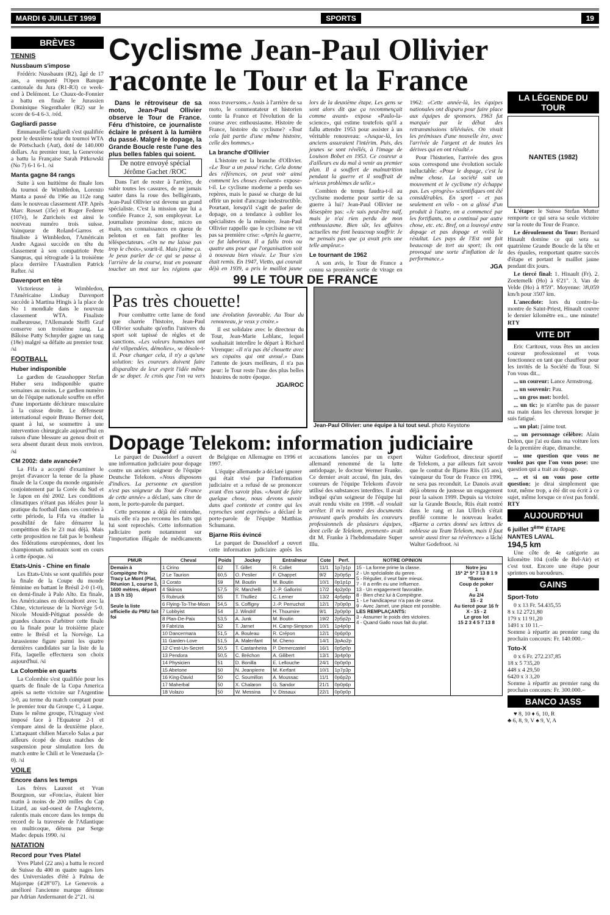MARDI 6 JUILLET 1999 SPORTS 19
BRÈVES
TENNIS
Nussbaum s'impose
Frédéric Nussbaum (R2), âgé de 17 ans, a remporté l'Open Banque cantonale du Jura (R1-R3) ce week-end à Delémont. Le Chaux-de-Fonnier a battu en finale le Jurassien Dominique Siegenthaler (R2) sur le score de 6-4 6-3. /réd.
Gagliardi passe
Emmanuelle Gagliardi s'est qualifiée pour le deuxième tour du tournoi WTA de Pörtschach (Aut), doté de 140.000 dollars. Au premier tour, la Genevoise a battu la Française Sarah Pitkowski (No 7) 6-1 6-1. /si
Manta gagne 84 rangs
Suite à son huitième de finale lors du tournoi de Wimbledon, Lorenzo Manta a passé du 196e au 112e rang dans le nouveau classement ATP. Après Marc Rosset (35e) et Roger Federer (107e), le Zurichois est ainsi le nouveau numéro trois suisse. Vainqueur de Roland-Garros et finaliste à Wimbledon, l'Américain Andre Agassi succède en tête du classement à son compatriote Pete Sampras, qui rétrograde à la troisième place derrière l'Australien Patrick Rafter. /si
Davenport en tête
Victorieuse à Wimbledon, l'Américaine Lindsay Davenport succède à Martina Hingis à la place de No 1 mondiale dans le nouveau classement WTA. Finaliste malheureuse, l'Allemande Steffi Graf conserve son troisième rang. La Bâloise Patty Schnyder gagne un rang (18e) malgré sa défaite au premier tour. /si
FOOTBALL
Huber indisponible
Le gardien de Grasshopper Stefan Huber sera indisponible quatre semaines au moins. Le gardien numéro un de l'équipe nationale souffre en effet d'une importante déchirure musculaire à la cuisse droite. Le défenseur international espoir Bruno Berner doit, quant à lui, se soumettre à une intervention chirurgicale aujourd'hui en raison d'une blessure au genou droit et sera absent durant deux mois environ. /si
CM 2002: date avancée?
La Fifa a accepté d'examiner le projet d'avancer la tenue de la phase finale de la Coupe du monde organisée conjointement par la Corée du Sud et le Japon en été 2002. Les conditions climatiques n'étant pas idéales pour la pratique du football dans ces contrées à cette période, la Fifa va étudier la possibilité de faire démarrer la compétition dès le 23 mai déjà. Mais cette proposition ne fait pas le bonheur des fédérations européennes, dont les championnats nationaux sont en cours à cette époque. /si
Etats-Unis - Chine en finale
Les Etats-Unis se sont qualifiés pour la finale de la Coupe du monde féminine en battant le Brésil 2-0 (1-0), en demi-finale à Palo Alto. En finale, les Américaines en découdront avec la Chine, victorieuse de la Norvège 5-0. Nicole Mouidi-Pétignat possède de grandes chances d'arbitrer cette finale ou la finale pour la troisième place entre le Brésil et la Norvège. La Jurassienne figure parmi les quatre dernières candidates sur la liste de la Fifa, laquelle effectuera son choix aujourd'hui. /si
La Colombie en quarts
La Colombie s'est qualifiée pour les quarts de finale de la Copa America après sa nette victoire sur l'Argentine 3-0, au terme du match comptant pour le premier tour du Groupe C, à Luque. Dans le même groupe, l'Uruguay s'est imposé face à l'Equateur 2-1 et s'empare ainsi de la deuxième place. L'attaquant chilien Marcelo Salas a par ailleurs écopé de deux matches de suspension pour simulation lors du match entre le Chili et le Venezuela (3-0). /si
VOILE
Encore dans les temps
Les frères Laurent et Yvan Bourgnon, sur «Foncia», étaient hier matin à moins de 200 milles du Cap Lizard, au sud-ouest de l'Angleterre, ralentis mais encore dans les temps du record de la traversée de l'Atlantique en multicoque, détenu par Serge Madec depuis 1990. /si
NATATION
Record pour Yves Platel
Yves Platel (22 ans) a battu le record de Suisse du 400 m quatre nages lors des Universiades d'été à Palma de Majorque (4'28"07). Le Genevois a amélioré l'ancienne marque détenue par Adrian Andermannt de 2"21. /si
Cyclisme Jean-Paul Ollivier raconte le Tour et la France
Dans le rétroviseur de sa moto, Jean-Paul Ollivier observe le Tour de France. Féru d'histoire, ce journaliste éclaire le présent à la lumière du passé. Malgré le dopage, la Grande Boucle reste l'une des plus belles fables qui soient.
De notre envoyé spécial Jérôme Gachet /ROC
Dans l'art de rester à l'arrière, de subir toutes les cassures, de ne jamais sauter dans la roue des belligérants, Jean-Paul Ollivier est devenu un grand spécialiste. C'est la mission que lui a confiée France 2, son employeur. Le journaliste promène donc, micro en main, ses connaissances en queue de peloton et en fait profiter les téléspectateurs. «On ne me laisse pas trop le choix», sourit-il. Mais j'aime ça. Je peux parler de ce qui se passe à l'arrière de la course, tout en pouvant toucher un mot sur les régions que nous traversons.» Assis à l'arrière de sa moto, le commentateur et historien conte la France et l'évolution de la course avec enthousiasme. Histoire de France, histoire du cyclisme? «Tout cela fait partie d'une même histoire, celle des hommes.»
La branche d'Ollivier
L'histoire est la branche d'Ollivier. «Le Tour a un passé riche. Cela donne des références, on peut voir ainsi comment les choses évoluent» expose-t-il. Le cyclisme moderne a perdu ses repères, mais le passé se charge de lui offrir un point d'ancrage indestructible. Pourtant, lorsqu'il s'agit de parler de dopage, on a tendance à oublier les spécialistes de la mémoire. Jean-Paul Ollivier rappelle que le cyclisme ne vit pas sa première crise: «Après la guerre, ce fut laborieux. Il a fallu trois ou quatre ans pour que l'organisation soit à nouveau bien vissée. Le Tour s'en était remis. En 1947, Vietto, qui courait déjà en 1939, a pris le maillot jaune lors de la deuxième étape. Les gens se sont alors dit que ça recommençait comme avant» expose «Paulo-la-science», qui estime toutefois qu'il a fallu attendre 1953 pour assister à un véritable renouveau: «Jusque-là, les anciens assuraient l'intérim. Puis, des jeunes se sont révélés, à l'image de Louison Bobet en 1953. Ce coureur a d'ailleurs eu du mal à venir au premier plan. Il a souffert de malnutrition pendant la guerre et il souffrait de sérieux problèmes de selle.»
Combien de temps faudra-t-il au cyclisme moderne pour sortir de sa guerre à lui? Jean-Paul Ollivier ne désespère pas: «Je suis peut-être naïf, mais je n'ai rien perdu de mon enthousiasme. Bien sûr, les affaires actuelles me font beaucoup souffrir. Je ne pensais pas que ça avait pris une telle ampleur.»
Le tournant de 1962
A son avis, le Tour de France a connu sa première sortie de virage en 1962: «Cette année-là, les équipes nationales ont disparu pour faire place aux équipes de sponsors. 1963 fut marquée par le début des retransmissions télévisées. On vivait les prémisses d'une nouvelle ère, avec l'arrivée de l'argent et de toutes les dérives qui en ont résulté.»
Pour l'historien, l'arrivée des gros sous correspond une évolution sociale inéluctable: «Pour le dopage, c'est la même chose. La société suit un mouvement et le cyclisme n'y échappe pas. Les «progrès» scientifiques ont été considérables. En sport - et pas seulement en vélo - on a glissé d'un produit à l'autre, on a commencé par les fortifiants, on a continué par autre chose, etc. etc. Bref, on a louvoyé entre dopage et pas dopage et voilà le résultat. Les pays de l'Est ont fait beaucoup de tort au sport; ils ont provoqué une sorte d'inflation de la performance.»
JGA
99 LE TOUR DE FRANCE
Pas très chouette!
Pour combattre cette lame de fond que charrie l'histoire, Jean-Paul Ollivier souhaite qu'enfin l'univers du sport soit tapissé de règles et de sanctions. «Les valeurs humaines ont été vilipendées, démolies», se désole-t-il. Pour changer cela, il n'y a qu'une solution: les coureurs doivent faire disparaître de leur esprit l'idée même de se doper. Je crois que l'on va vers une évolution favorable. Au Tour du renouveau, je veux y croire.»
Il est solidaire avec le directeur du Tour, Jean-Marie Leblanc, lequel souhaitait interdire le départ à Richard Virenque: «Il n'a pas été chouette avec ses copains qui ont avoué.» Dans l'attente de jours meilleurs, il n'a pas peur: le Tour reste l'une des plus belles histoires de notre époque.
JGA/ROC
Jean-Paul Ollivier: une équipe à lui tout seul. photo Keystone
Dopage Telekom: information judiciaire
Le parquet de Dusseldorf a ouvert une information judiciaire pour dopage contre un ancien soigneur de l'équipe Deutsche Telekom. «Nous disposons d'indices. La personne en question n'est pas soigneur du Tour de France de cette année» a déclaré, sans citer de nom, le porte-parole du parquet.
Cette personne a déjà été entendue, mais elle n'a pas reconnu les faits qui lui sont reprochés. Cette information judiciaire porte notamment sur l'importation illégale de médicaments de Belgique en Allemagne en 1996 et 1997.
L'équipe allemande a déclaré ignorer qui était visé par l'information judiciaire et a refusé de se prononcer avant d'en savoir plus. «Avant de faire quelque chose, nous devons savoir dans quel contexte et contre qui les reproches sont exprimés» a déclaré le porte-parole de l'équipe Matthias Schumann.
Bjarne Riis évincé
Le parquet de Dusseldorf a ouvert cette information judiciaire après les accusations lancées par un expert allemand renommé de la lutte antidopage, le docteur Werner Franke. Ce dernier avait accusé, fin juin, des coureurs de l'équipe Telekom d'avoir utilisé des substances interdites. Il avait indiqué qu'un soigneur de l'équipe lui avait rendu visite en 1998. «Il voulait arrêter. Il m'a montré des documents prouvant quels produits les coureurs professionnels de plusieurs équipes, dont celle de Telekom, prennent» avait dit M. Franke à l'hebdomadaire Super Illu.
Walter Godefroot, directeur sportif de Telekom, a par ailleurs fait savoir que le contrat de Bjarne Riis (35 ans), vainqueur du Tour de France en 1996, ne sera pas reconduit. Le Danois avait déjà obtenu de justesse un engagement pour la saison 1999. Depuis sa victoire sur la Grande Boucle, Riis était rentré dans le rang et Jan Ullrich s'était profilé comme le nouveau leader. «Bjarne a certes donné ses lettres de noblesse au Team Telekom, mais il faut savoir aussi tirer sa révérence» a lâché Walter Godefroot. /si
| PMUR | Cheval | Poids | Jockey | Entraîneur | Cote | Perf. | NOTRE OPINION | |
| --- | --- | --- | --- | --- | --- | --- | --- | --- |
| Demain à Compiègne Prix Tracy Le Mont (Plat, Réunion 1, course 3, 1600 mètres, départ à 15 h 15) Seule la liste officielle du PMU fait foi | 1 Cirino | 62 | T. Gillet | R. Collet | 11/1 | 1p7p1p | 15 - La forme prime la classe. 2 - Un spécialiste du genre. 5 - Régulier, il veut faire mieux. 7 - Il a enfin eu une influence. 13 - Un engagement favorable. 8 - Bien chez lui à Compiègne. 1 - Le handicapeur n'a pas de cœur. 9 - Avec Jarnet, une place est possible. LES REMPLAÇANTS: 3 - Assumer le poids des victoires. 4 - Quand Gallo nous fait du plat. | Notre jeu 15* 2* 5* 7 13 8 1 9 *Bases Coup de poker 1 Au 2/4 15 - 2 Au tiercé pour 16 fr X - 15 - 2 Le gros lot 15 2 3 4 5 7 13 8 |
| | 2 Le Taurion | 60,5 | O. Peslier | F. Chappet | 9/2 | 2p0p5p | | |
| | 3 Corato | 59 | M. Boutin | M. Boutin | 10/1 | 0p1p1p | | |
| | 4 Skiinos | 57,5 | R. Marchelli | J.-P. Gallorini | 17/2 | 4p2p0p | | |
| | 5 Rubruck | 55 | T. Thulliez | C. Lerner | 13/2 | 4p5p6p | | |
| | 6 Flying-To-The-Moon | 54,5 | S. Coffigny | J.-P. Perruchot | 12/1 | 7p0p0p | | |
| | 7 Lobbyist | 54 | J. Windrif | H. Thoumire | 9/1 | 2p0p0p | | |
| | 8 Plan-De-Paix | 53,5 | A. Junk | M. Boutin | 19/2 | 2p5p2p | | |
| | 9 Fabrizia | 52 | T. Jarnet | H. Camp-Simpson | 10/1 | 1p4p0p | | |
| | 10 Dancermara | 51,5 | A. Bouleau | R. Crépon | 12/1 | 0p6p0p | | |
| | 11 Garden-Love | 51,5 | A. Malenfant | M. Cheno | 14/1 | 3pAo2p | | |
| | 12 C'est-Un-Secret | 50,5 | T. Castanheira | P. Demercastel | 16/1 | 0p5p0p | | |
| | 13 Pendora | 50,5 | C. Bréchon | A. Gilibert | 13/1 | 3p4p0p | | |
| | 14 Physicien | 51 | D. Bonilla | E. Lellouche | 24/1 | 0p0p0p | | |
| | 15 Abetone | 50 | N. Jeanpierre | M. Kerfant | 10/1 | 1p7p3p | | |
| | 16 King-David | 50 | C. Soumillon | A. Moussac | 11/1 | 0p6p2p | | |
| | 17 Maherbal | 50 | X. Chalaron | G. Sandor | 21/1 | 0p0p6p | | |
| | 18 Volazo | 50 | W. Messina | V. Dissaux | 22/1 | 0p0p0p | | |
LA LÉGENDE DU TOUR
NANTES (1982)
L'étape: le Suisse Stefan Mutter remporte ce qui sera sa seule victoire sur la route du Tour de France.
Le déroulement du Tour: Bernard Hinault domine ce qui sera sa quatrième Grande Boucle de la tête et des épaules, remportant quatre succès d'étape et portant le maillot jaune pendant dix jours.
Le tiercé final: 1. Hinault (Fr). 2. Zoetemelk (Ho) à 6'21''. 3. Van de Velde (Ho) à 8'59''. Moyenne: 38,059 km/h pour 3507 km.
L'anecdote: lors du contre-la-montre de Saint-Priest, Hinault couvre le dernier kilomètre en... une minute! RTY
VITE DIT
Eric Caritoux, vous êtes un ancien coureur professionnel et vous fonctionnez en tant que chauffeur pour les invités de la Société du Tour. Si l'on vous dit...
... un coureur: Lance Armstrong.
... un souvenir: Pau.
... un gros mot: bordel.
... un tic: je n'arrête pas de passer ma main dans les cheveux lorsque je suis fatigué.
... un plat: j'aime tout.
... un personnage célèbre: Alain Delon, que j'ai eu dans ma voiture lors de la première étape, dimanche.
... une question que vous ne voulez pas que l'on vous pose: une question qui a trait au dopage.
... et si on vous pose cette question: je dirai simplement que tout, même trop, a été dit ou écrit à ce sujet, même lorsque ce n'est pas fondé. RTY
AUJOURD'HUI
6 juillet 3<sup>ème</sup> ÉTAPE
NANTES LAVAL
194,5 km
Une côte de 4e catégorie au kilomètre 104 (celle de Bel-Air) et c'est tout. Encore une étape pour sprinters ou baroudeurs.
GAINS
Sport-Toto
0 x 13 Fr. 54.435,55
8 x 12 2721,80
179 x 11 91,20
1491 x 10 11.–
Somme à répartir au premier rang du prochain concours: Fr. 140.000.–
Toto-X
0 x 6 Fr. 272.237,85
18 x 5 735,20
448 x 4 29,50
6420 x 3 3,20
Somme à répartir au premier rang du prochain concours: Fr. 300.000.–
BANCO JASS
♥ 8, 10 ♦ 6, 10, R
♣ 6, 8, 9, V ♠ 9, V, A